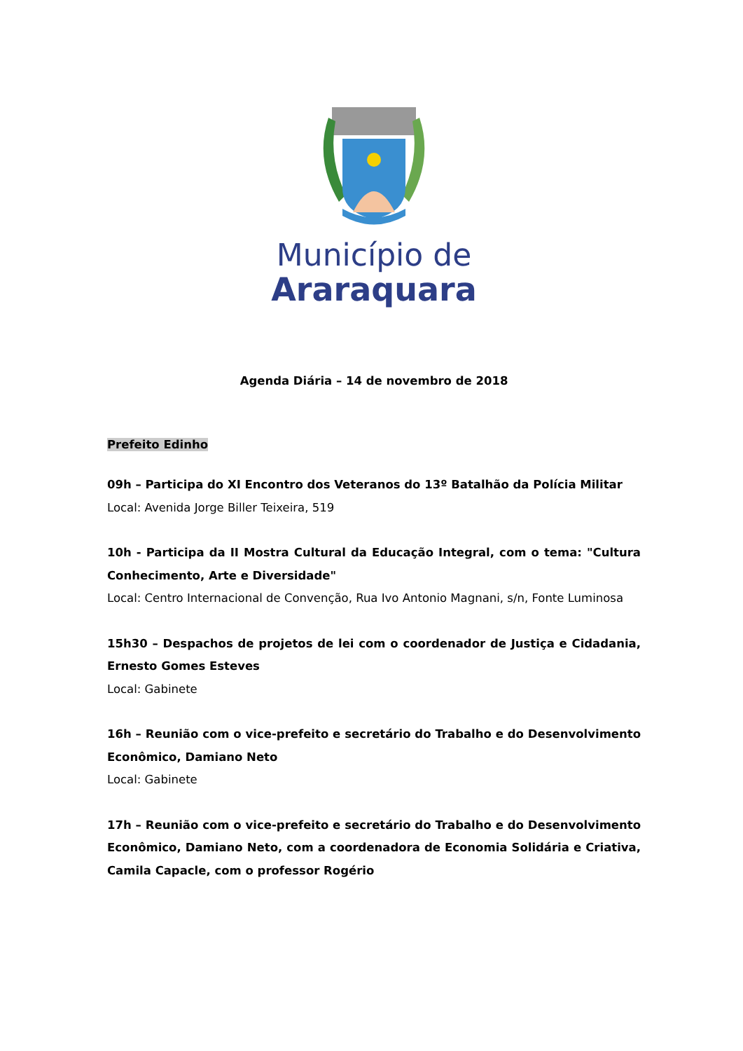Município de
Araraquara
Agenda Diária – 14 de novembro de 2018
Prefeito Edinho
09h – Participa do XI Encontro dos Veteranos do 13º Batalhão da Polícia Militar
Local: Avenida Jorge Biller Teixeira, 519
10h - Participa da II Mostra Cultural da Educação Integral, com o tema: "Cultura Conhecimento, Arte e Diversidade"
Local: Centro Internacional de Convenção, Rua Ivo Antonio Magnani, s/n, Fonte Luminosa
15h30 – Despachos de projetos de lei com o coordenador de Justiça e Cidadania, Ernesto Gomes Esteves
Local: Gabinete
16h – Reunião com o vice-prefeito e secretário do Trabalho e do Desenvolvimento Econômico, Damiano Neto
Local: Gabinete
17h – Reunião com o vice-prefeito e secretário do Trabalho e do Desenvolvimento Econômico, Damiano Neto, com a coordenadora de Economia Solidária e Criativa, Camila Capacle, com o professor Rogério